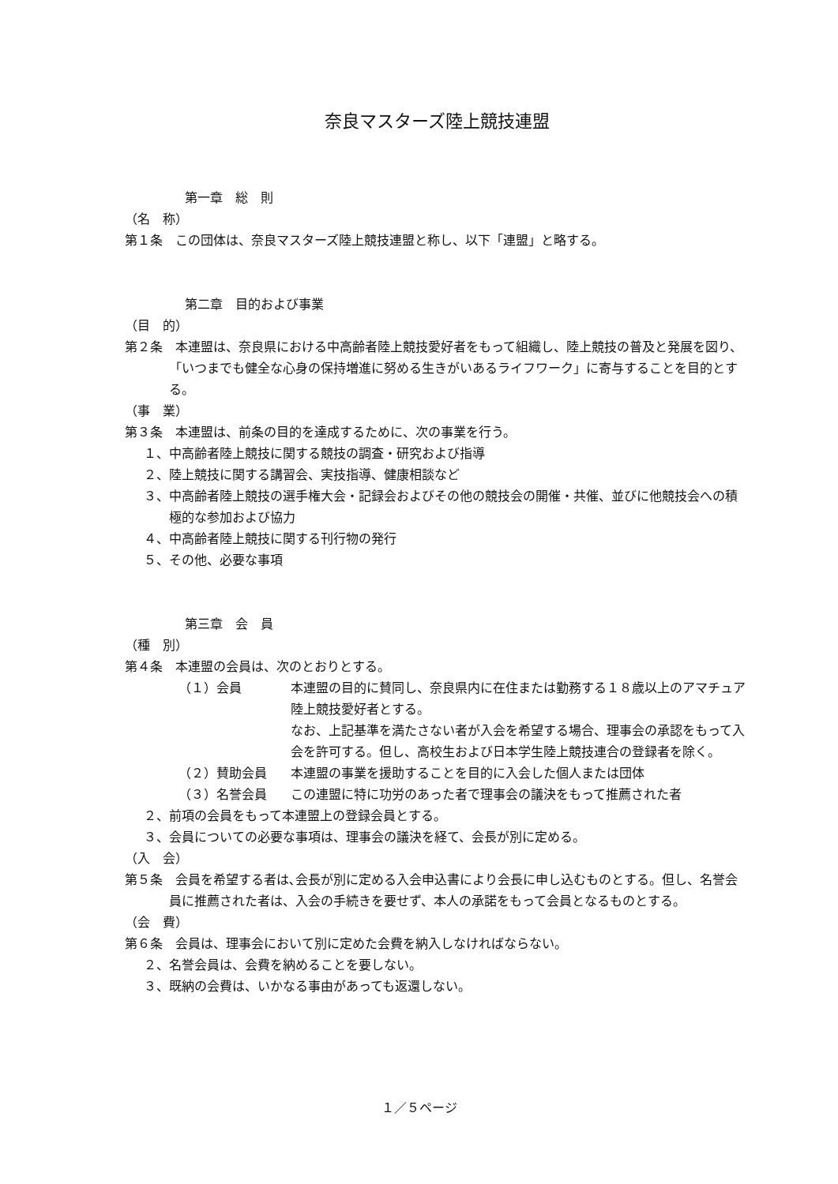奈良マスターズ陸上競技連盟
第一章　総　則
（名　称）
第１条　この団体は、奈良マスターズ陸上競技連盟と称し、以下「連盟」と略する。
第二章　目的および事業
（目　的）
第２条　本連盟は、奈良県における中高齢者陸上競技愛好者をもって組織し、陸上競技の普及と発展を図り、「いつまでも健全な心身の保持増進に努める生きがいあるライフワーク」に寄与することを目的とする。
（事　業）
第３条　本連盟は、前条の目的を達成するために、次の事業を行う。
１、中高齢者陸上競技に関する競技の調査・研究および指導
２、陸上競技に関する講習会、実技指導、健康相談など
３、中高齢者陸上競技の選手権大会・記録会およびその他の競技会の開催・共催、並びに他競技会への積極的な参加および協力
４、中高齢者陸上競技に関する刊行物の発行
５、その他、必要な事項
第三章　会　員
（種　別）
第４条　本連盟の会員は、次のとおりとする。
（１）会員 本連盟の目的に賛同し、奈良県内に在住または勤務する１８歳以上のアマチュア陸上競技愛好者とする。
なお、上記基準を満たさない者が入会を希望する場合、理事会の承認をもって入会を許可する。但し、高校生および日本学生陸上競技連合の登録者を除く。
（２）賛助会員 本連盟の事業を援助することを目的に入会した個人または団体
（３）名誉会員 この連盟に特に功労のあった者で理事会の議決をもって推薦された者
２、前項の会員をもって本連盟上の登録会員とする。
３、会員についての必要な事項は、理事会の議決を経て、会長が別に定める。
（入　会）
第５条　会員を希望する者は､会長が別に定める入会申込書により会長に申し込むものとする。但し、名誉会員に推薦された者は、入会の手続きを要せず、本人の承諾をもって会員となるものとする。
（会　費）
第６条　会員は、理事会において別に定めた会費を納入しなければならない。
２、名誉会員は、会費を納めることを要しない。
３、既納の会費は、いかなる事由があっても返還しない。
１／５ページ